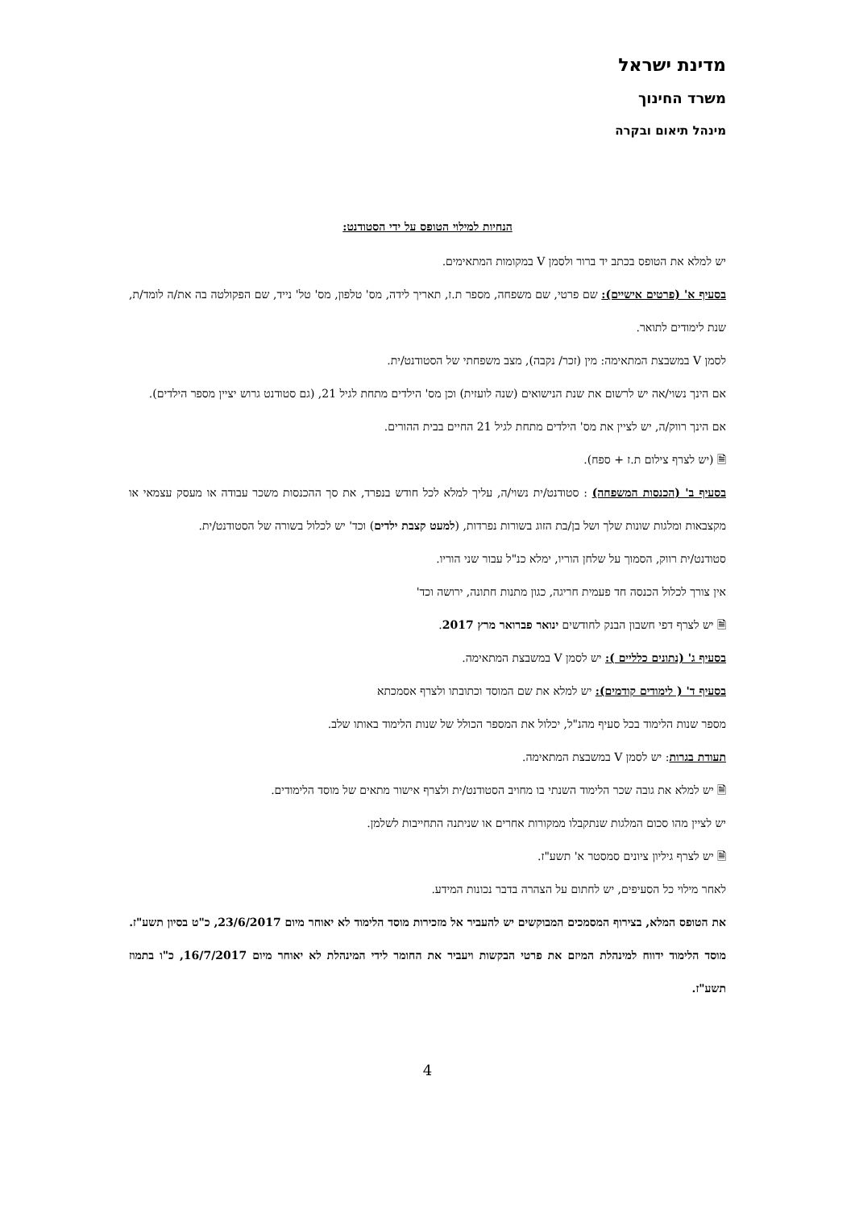מדינת ישראל
משרד החינוך
מינהל תיאום ובקרה
הנחיות למילוי הטופס על ידי הסטודנט:
יש למלא את הטופס בכתב יד ברור ולסמן V במקומות המתאימים.
בסעיף א' (פרטים אישיים): שם פרטי, שם משפחה, מספר ת.ז, תאריך לידה, מס' טלפון, מס' טל' נייד, שם הפקולטה בה את/ה לומד/ת, שנת לימודים לתואר.
לסמן V במשבצת המתאימה: מין (זכר/ נקבה), מצב משפחתי של הסטודנט/ית.
אם הינך נשוי/אה יש לרשום את שנת הנישואים (שנה לועזית) וכן מס' הילדים מתחת לגיל 21, (גם סטודנט גרוש יציין מספר הילדים).
אם הינך רווק/ה, יש לציין את מס' הילדים מתחת לגיל 21 החיים בבית ההורים.
🗎 (יש לצרף צילום ת.ז + ספח).
בסעיף ב' (הכנסות המשפחה) : סטודנט/ית נשוי/ה, עליך למלא לכל חודש בנפרד, את סך ההכנסות משכר עבודה או מעסק עצמאי או מקצבאות ומלגות שונות שלך ושל בן/בת הזוג בשורות נפרדות, (למעט קצבת ילדים) וכד' יש לכלול בשורה של הסטודנט/ית.
סטודנט/ית רווק, הסמוך על שלחן הוריו, ימלא כנ"ל עבור שני הוריו.
אין צורך לכלול הכנסה חד פעמית חריגה, כגון מתנות חתונה, ירושה וכד'
🗎 יש לצרף דפי חשבון הבנק לחודשים ינואר פברואר מרץ 2017.
בסעיף ג' (נתונים כלליים ): יש לסמן V במשבצת המתאימה.
בסעיף ד' ( לימודים קודמים): יש למלא את שם המוסד וכתובתו ולצרף אסמכתא
מספר שנות הלימוד בכל סעיף מהנ"ל, יכלול את המספר הכולל של שנות הלימוד באותו שלב.
תעודת בגרות: יש לסמן V במשבצת המתאימה.
🗎 יש למלא את גובה שכר הלימוד השנתי בו מחויב הסטודנט/ית ולצרף אישור מתאים של מוסד הלימודים.
יש לציין מהו סכום המלגות שנתקבלו ממקורות אחרים או שניתנה התחייבות לשלמן.
🗎 יש לצרף גיליון ציונים סמסטר א' תשע"ז.
לאחר מילוי כל הסעיפים, יש לחתום על הצהרה בדבר נכונות המידע.
את הטופס המלא, בצירוף המסמכים המבוקשים יש להעביר אל מזכירות מוסד הלימוד לא יאוחר מיום 23/6/2017, כ"ט בסיון תשע"ז.
מוסד הלימוד ידווח למינהלת המיזם את פרטי הבקשות ויעביר את החומר לידי המינהלת לא יאוחר מיום 16/7/2017, כ"ו בתמוז תשע"ז.
4